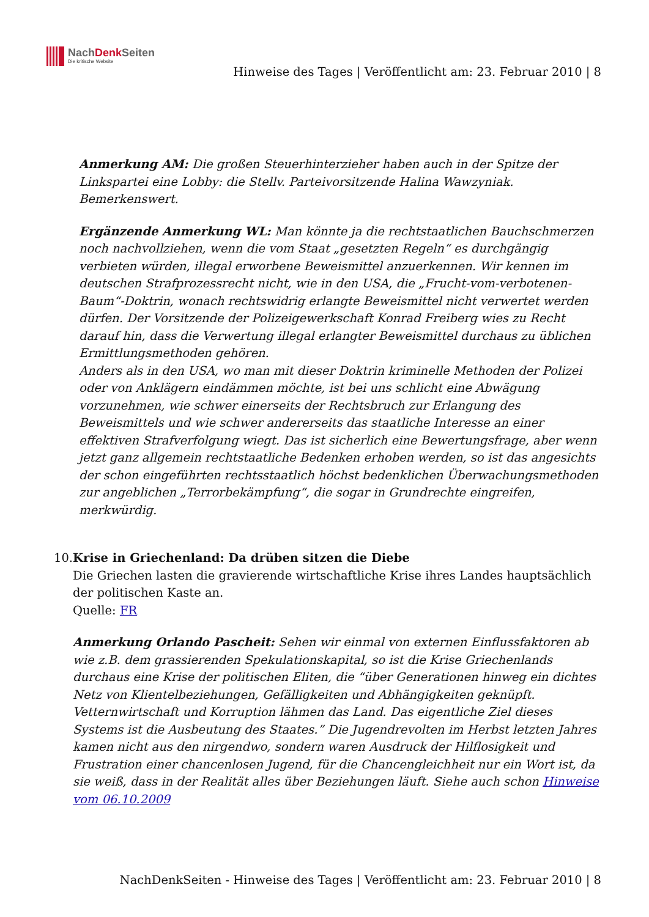NachDenk Seiten
Die kritische Website
Hinweise des Tages | Veröffentlicht am: 23. Februar 2010 | 8
Anmerkung AM: Die großen Steuerhinterzieher haben auch in der Spitze der Linkspartei eine Lobby: die Stellv. Parteivorsitzende Halina Wawzyniak. Bemerkenswert.
Ergänzende Anmerkung WL: Man könnte ja die rechtstaatlichen Bauchschmerzen noch nachvollziehen, wenn die vom Staat „gesetzten Regeln“ es durchgängig verbieten würden, illegal erworbene Beweismittel anzuerkennen. Wir kennen im deutschen Strafprozessrecht nicht, wie in den USA, die „Frucht-vom-verbotenen-Baum“-Doktrin, wonach rechtswidrig erlangte Beweismittel nicht verwertet werden dürfen. Der Vorsitzende der Polizeigewerkschaft Konrad Freiberg wies zu Recht darauf hin, dass die Verwertung illegal erlangter Beweismittel durchaus zu üblichen Ermittlungsmethoden gehören.
Anders als in den USA, wo man mit dieser Doktrin kriminelle Methoden der Polizei oder von Anklägern eindämmen möchte, ist bei uns schlicht eine Abwägung vorzunehmen, wie schwer einerseits der Rechtsbruch zur Erlangung des Beweismittels und wie schwer andererseits das staatliche Interesse an einer effektiven Strafverfolgung wiegt. Das ist sicherlich eine Bewertungsfrage, aber wenn jetzt ganz allgemein rechtstaatliche Bedenken erhoben werden, so ist das angesichts der schon eingeführten rechtsstaatlich höchst bedenklichen Überwachungsmethoden zur angeblichen „Terrorbekämpfung“, die sogar in Grundrechte eingreifen, merkwürdig.
10. Krise in Griechenland: Da drüben sitzen die Diebe
Die Griechen lasten die gravierende wirtschaftliche Krise ihres Landes hauptsächlich der politischen Kaste an.
Quelle: FR
Anmerkung Orlando Pascheit: Sehen wir einmal von externen Einflussfaktoren ab wie z.B. dem grassierenden Spekulationskapital, so ist die Krise Griechenlands durchaus eine Krise der politischen Eliten, die “über Generationen hinweg ein dichtes Netz von Klientelbeziehungen, Gefälligkeiten und Abhängigkeiten geknüpft. Vetternwirtschaft und Korruption lähmen das Land. Das eigentliche Ziel dieses Systems ist die Ausbeutung des Staates.” Die Jugendrevolten im Herbst letzten Jahres kamen nicht aus den nirgendwo, sondern waren Ausdruck der Hilflosigkeit und Frustration einer chancenlosen Jugend, für die Chancengleichheit nur ein Wort ist, da sie weiß, dass in der Realität alles über Beziehungen läuft. Siehe auch schon Hinweise vom 06.10.2009
NachDenkSeiten - Hinweise des Tages | Veröffentlicht am: 23. Februar 2010 | 8